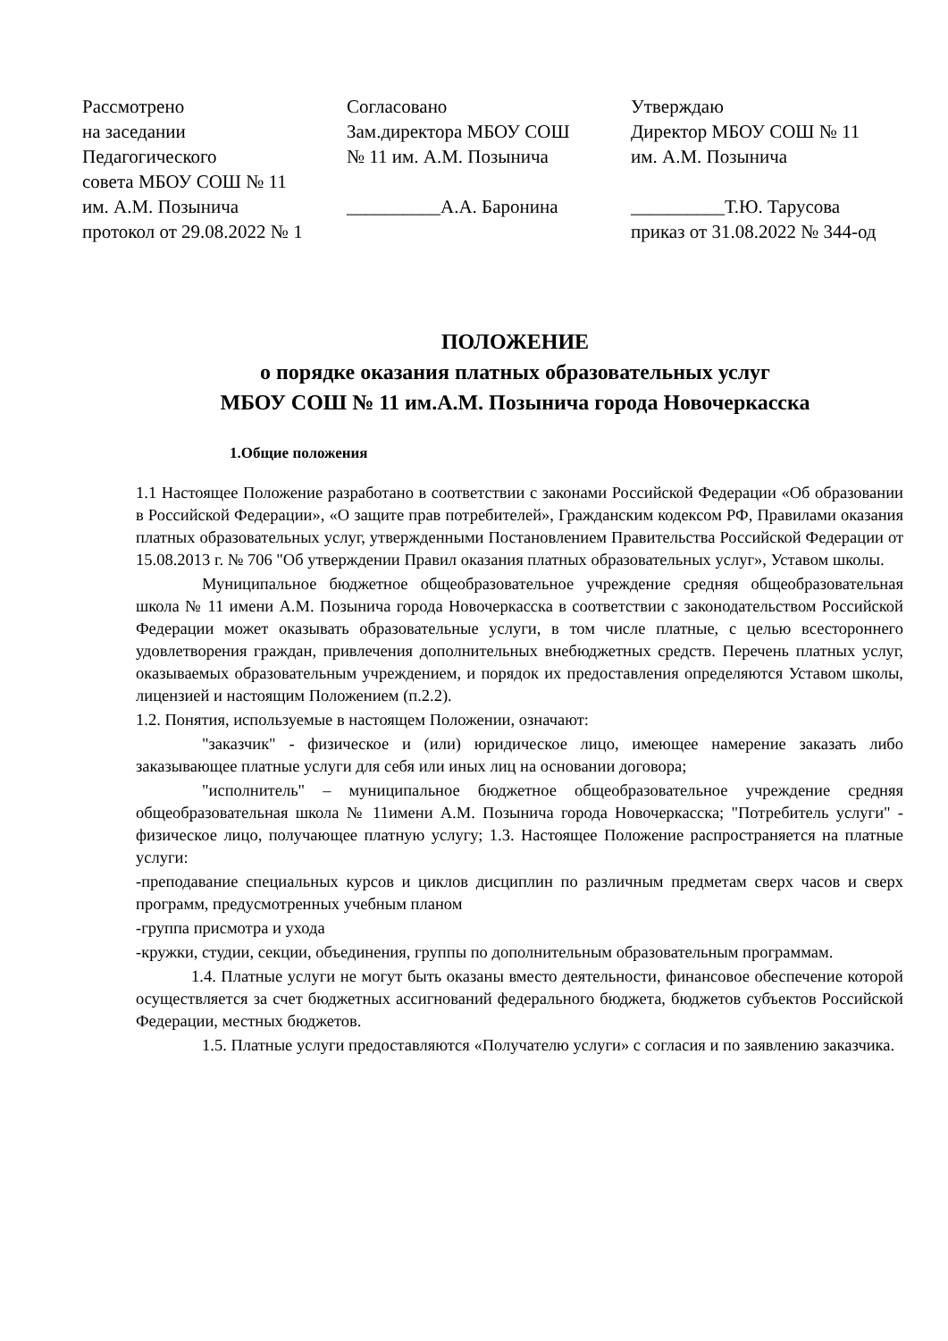Рассмотрено
на заседании
Педагогического
совета МБОУ СОШ № 11
им. А.М. Позынича
протокол от 29.08.2022 № 1
Согласовано
Зам.директора МБОУ СОШ
№ 11 им. А.М. Позынича
__________А.А. Баронина
Утверждаю
Директор МБОУ СОШ № 11
им. А.М. Позынича
__________Т.Ю. Тарусова
приказ от 31.08.2022 № 344-од
ПОЛОЖЕНИЕ
о порядке оказания платных образовательных услуг
МБОУ СОШ № 11 им.А.М. Позынича города Новочеркасска
1.Общие положения
1.1 Настоящее Положение разработано в соответствии с законами Российской Федерации «Об образовании в Российской Федерации», «О защите прав потребителей», Гражданским кодексом РФ, Правилами оказания платных образовательных услуг, утвержденными Постановлением Правительства Российской Федерации от 15.08.2013 г. № 706 "Об утверждении Правил оказания платных образовательных услуг», Уставом школы.
Муниципальное бюджетное общеобразовательное учреждение средняя общеобразовательная школа № 11 имени А.М. Позынича города Новочеркасска в соответствии с законодательством Российской Федерации может оказывать образовательные услуги, в том числе платные, с целью всестороннего удовлетворения граждан, привлечения дополнительных внебюджетных средств. Перечень платных услуг, оказываемых образовательным учреждением, и порядок их предоставления определяются Уставом школы, лицензией и настоящим Положением (п.2.2).
1.2. Понятия, используемые в настоящем Положении, означают:
"заказчик" - физическое и (или) юридическое лицо, имеющее намерение заказать либо заказывающее платные услуги для себя или иных лиц на основании договора;
"исполнитель" – муниципальное бюджетное общеобразовательное учреждение средняя общеобразовательная школа № 11имени А.М. Позынича города Новочеркасска; "Потребитель услуги" - физическое лицо, получающее платную услугу; 1.3. Настоящее Положение распространяется на платные услуги:
-преподавание специальных курсов и циклов дисциплин по различным предметам сверх часов и сверх программ, предусмотренных учебным планом
-группа присмотра и ухода
-кружки, студии, секции, объединения, группы по дополнительным образовательным программам.
1.4. Платные услуги не могут быть оказаны вместо деятельности, финансовое обеспечение которой осуществляется за счет бюджетных ассигнований федерального бюджета, бюджетов субъектов Российской Федерации, местных бюджетов.
1.5. Платные услуги предоставляются «Получателю услуги» с согласия и по заявлению заказчика.